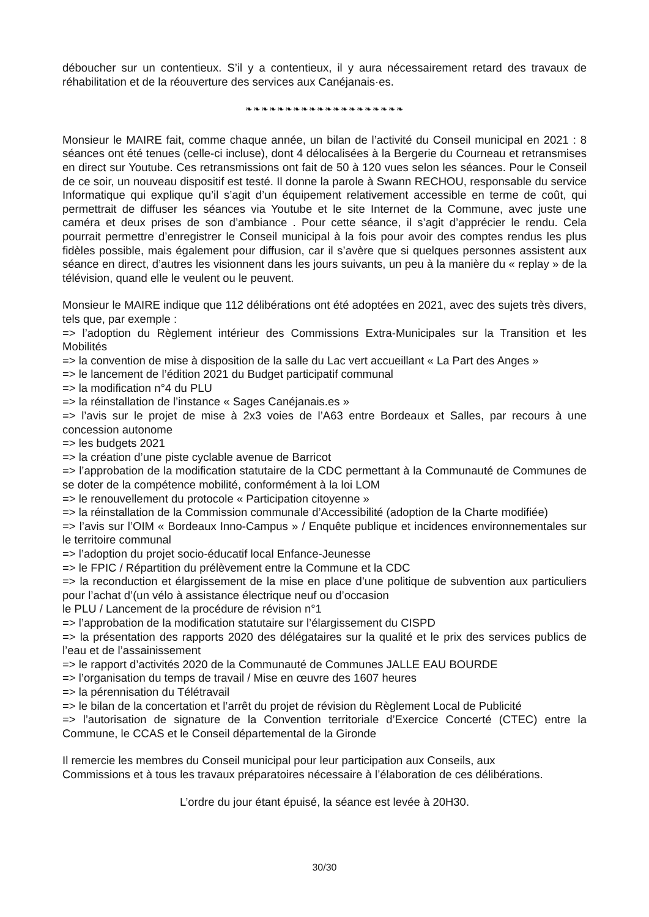déboucher sur un contentieux. S’il y a contentieux, il y aura nécessairement retard des travaux de réhabilitation et de la réouverture des services aux Canéjanais·es.
❧❧❧❧❧❧❧❧❧❧❧❧❧❧❧❧❧❧❧❧
Monsieur le MAIRE fait, comme chaque année, un bilan de l’activité du Conseil municipal en 2021 : 8 séances ont été tenues (celle-ci incluse), dont 4 délocalisées à la Bergerie du Courneau et retransmises en direct sur Youtube. Ces retransmissions ont fait de 50 à 120 vues selon les séances. Pour le Conseil de ce soir, un nouveau dispositif est testé. Il donne la parole à Swann RECHOU, responsable du service Informatique qui explique qu’il s’agit d’un équipement relativement accessible en terme de coût, qui permettrait de diffuser les séances via Youtube et le site Internet de la Commune, avec juste une caméra et deux prises de son d’ambiance . Pour cette séance, il s’agit d’apprécier le rendu. Cela pourrait permettre d’enregistrer le Conseil municipal à la fois pour avoir des comptes rendus les plus fidèles possible, mais également pour diffusion, car il s’avère que si quelques personnes assistent aux séance en direct, d’autres les visionnent dans les jours suivants, un peu à la manière du « replay » de la télévision, quand elle le veulent ou le peuvent.
Monsieur le MAIRE indique que 112 délibérations ont été adoptées en 2021, avec des sujets très divers, tels que, par exemple :
=> l’adoption du Règlement intérieur des Commissions Extra-Municipales sur la Transition et les Mobilités
=> la convention de mise à disposition de la salle du Lac vert accueillant « La Part des Anges »
=> le lancement de l’édition 2021 du Budget participatif communal
=> la modification n°4 du PLU
=> la réinstallation de l’instance « Sages Canéjanais.es »
=> l’avis sur le projet de mise à 2x3 voies de l’A63 entre Bordeaux et Salles, par recours à une concession autonome
=> les budgets 2021
=> la création d’une piste cyclable avenue de Barricot
=> l’approbation de la modification statutaire de la CDC permettant à la Communauté de Communes de se doter de la compétence mobilité, conformément à la loi LOM
=> le renouvellement du protocole « Participation citoyenne »
=> la réinstallation de la Commission communale d’Accessibilité (adoption de la Charte modifiée)
=> l’avis sur l’OIM « Bordeaux Inno-Campus » / Enquête publique et incidences environnementales sur le territoire communal
=> l’adoption du projet socio-éducatif local Enfance-Jeunesse
=> le FPIC / Répartition du prélèvement entre la Commune et la CDC
=> la reconduction et élargissement de la mise en place d’une politique de subvention aux particuliers pour l’achat d’(un vélo à assistance électrique neuf ou d’occasion
le PLU / Lancement de la procédure de révision n°1
=> l’approbation de la modification statutaire sur l’élargissement du CISPD
=> la présentation des rapports 2020 des délégataires sur la qualité et le prix des services publics de l’eau et de l’assainissement
=> le rapport d’activités 2020 de la Communauté de Communes JALLE EAU BOURDE
=> l’organisation du temps de travail / Mise en œuvre des 1607 heures
=> la pérennisation du Télétravail
=> le bilan de la concertation et l’arrêt du projet de révision du Règlement Local de Publicité
=> l’autorisation de signature de la Convention territoriale d’Exercice Concerté (CTEC) entre la Commune, le CCAS et le Conseil départemental de la Gironde
Il remercie les membres du Conseil municipal pour leur participation aux Conseils, aux
Commissions et à tous les travaux préparatoires nécessaire à l’élaboration de ces délibérations.
L’ordre du jour étant épuisé, la séance est levée à 20H30.
30/30